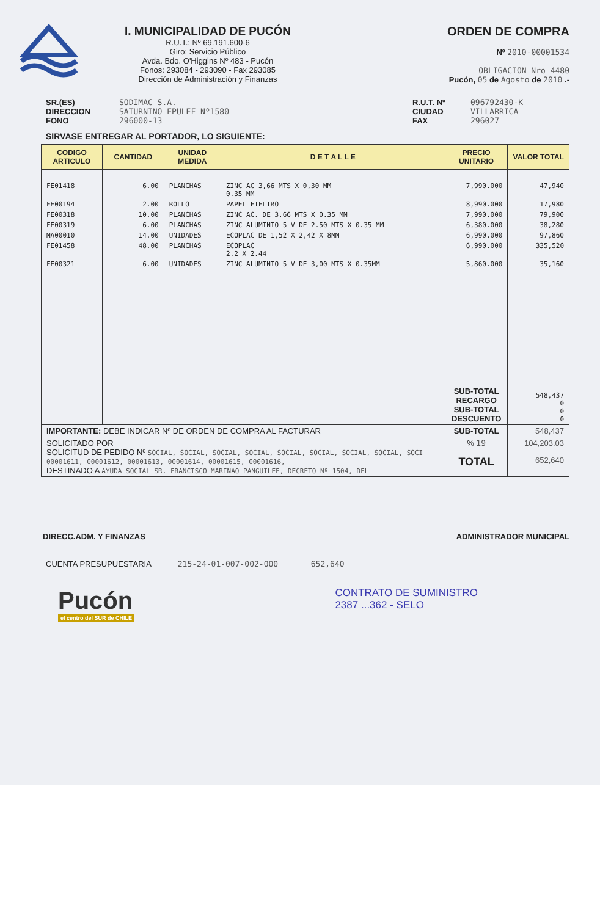I. MUNICIPALIDAD DE PUCÓN
R.U.T.: Nº 69.191.600-6
Giro: Servicio Público
Avda. Bdo. O'Higgins Nº 483 - Pucón
Fonos: 293084 - 293090 - Fax 293085
Dirección de Administración y Finanzas
ORDEN DE COMPRA
Nº 2010-00001534
OBLIGACION Nro 4480
Pucón, 05 de Agosto de 2010 .-
SR.(ES)
DIRECCION
FONO
SODIMAC S.A.
SATURNINO EPULEF Nº1580
296000-13
R.U.T. Nº
CIUDAD
FAX
096792430-K
VILLARRICA
296027
SIRVASE ENTREGAR AL PORTADOR, LO SIGUIENTE:
| CODIGO ARTICULO | CANTIDAD | UNIDAD MEDIDA | D E T A L L E | PRECIO UNITARIO | VALOR TOTAL |
| --- | --- | --- | --- | --- | --- |
| FE01418 | 6.00 | PLANCHAS | ZINC AC 3,66 MTS X 0,30 MM 0.35 MM | 7,990.000 | 47,940 |
| FE00194 | 2.00 | ROLLO | PAPEL FIELTRO | 8,990.000 | 17,980 |
| FE00318 | 10.00 | PLANCHAS | ZINC AC. DE 3.66 MTS X 0.35 MM | 7,990.000 | 79,900 |
| FE00319 | 6.00 | PLANCHAS | ZINC ALUMINIO 5 V DE 2.50 MTS X 0.35 MM | 6,380.000 | 38,280 |
| MA00010 | 14.00 | UNIDADES | ECOPLAC DE 1,52 X 2,42 X 8MM | 6,990.000 | 97,860 |
| FE01458 | 48.00 | PLANCHAS | ECOPLAC 2.2 X 2.44 | 6,990.000 | 335,520 |
| FE00321 | 6.00 | UNIDADES | ZINC ALUMINIO 5 V DE 3,00 MTS X 0.35MM | 5,860.000 | 35,160 |
| | | | | SUB-TOTAL RECARGO SUB-TOTAL DESCUENTO | 548,437 0 0 0 |
| IMPORTANTE: DEBE INDICAR Nº DE ORDEN DE COMPRA AL FACTURAR | | | | SUB-TOTAL | 548,437 |
| SOLICITADO POR SOLICITUD DE PEDIDO Nº SOCIAL, SOCIAL, SOCIAL, SOCIAL, SOCIAL, SOCIAL, SOCIAL, SOCIAL, SOCI 00001611, 00001612, 00001613, 00001614, 00001615, 00001616, DESTINADO A AYUDA SOCIAL SR. FRANCISCO MARINAO PANGUILEF, DECRETO Nº 1504, DEL | | | | % 19 | 104,203.03 |
| | | | | TOTAL | 652,640 |
DIRECC.ADM. Y FINANZAS ADMINISTRADOR MUNICIPAL
CUENTA PRESUPUESTARIA 215-24-01-007-002-000 652,640
Pucón
el centro del SUR de CHILE
CONTRATO DE SUMINISTRO
2387 ...362 - SELO